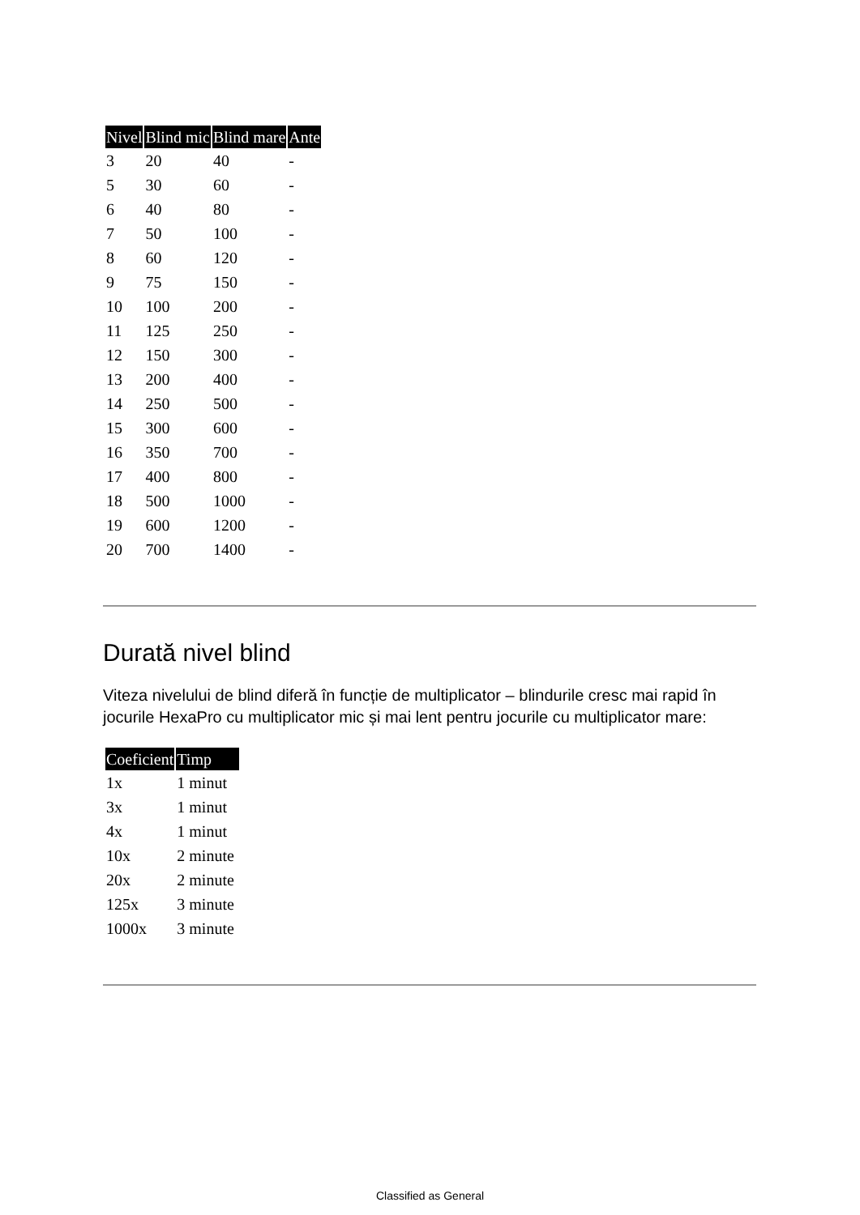| Nivel | Blind mic | Blind mare | Ante |
| --- | --- | --- | --- |
| 3 | 20 | 40 | - |
| 5 | 30 | 60 | - |
| 6 | 40 | 80 | - |
| 7 | 50 | 100 | - |
| 8 | 60 | 120 | - |
| 9 | 75 | 150 | - |
| 10 | 100 | 200 | - |
| 11 | 125 | 250 | - |
| 12 | 150 | 300 | - |
| 13 | 200 | 400 | - |
| 14 | 250 | 500 | - |
| 15 | 300 | 600 | - |
| 16 | 350 | 700 | - |
| 17 | 400 | 800 | - |
| 18 | 500 | 1000 | - |
| 19 | 600 | 1200 | - |
| 20 | 700 | 1400 | - |
Durată nivel blind
Viteza nivelului de blind diferă în funcție de multiplicator – blindurile cresc mai rapid în jocurile HexaPro cu multiplicator mic și mai lent pentru jocurile cu multiplicator mare:
| Coeficient | Timp |
| --- | --- |
| 1x | 1 minut |
| 3x | 1 minut |
| 4x | 1 minut |
| 10x | 2 minute |
| 20x | 2 minute |
| 125x | 3 minute |
| 1000x | 3 minute |
Classified as General